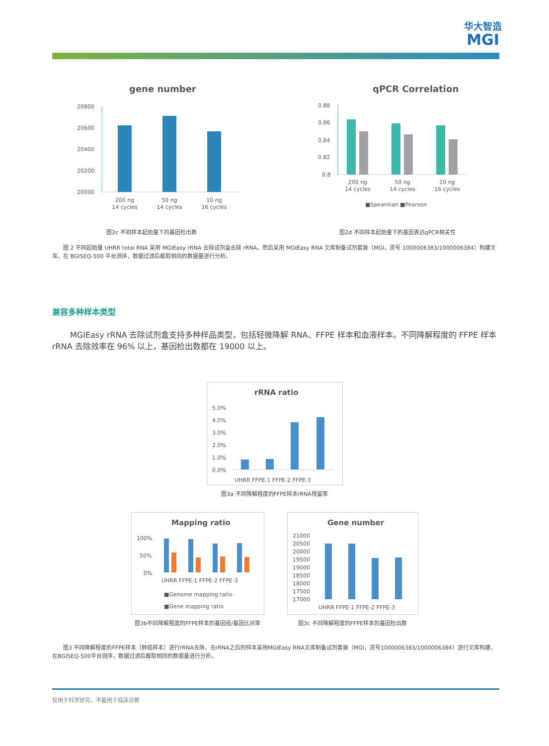华大智造
MGI
gene number
20800
20600
20400
20200
20000
200 ng
14 cycles
50 ng
14 cycles
10 ng
16 cycles
图2c 不同样本起始量下的基因检出数
qPCR Correlation
0.88
0.86
0.84
0.82
0.8
200 ng
14 cycles
50 ng
14 cycles
10 ng
16 cycles
■Spearman ■Pearson
图2d 不同样本起始量下的基因表达qPCR相关性
　　图 2 不同起始量 UHRR total RNA 采用 MGIEasy rRNA 去除试剂盒去除 rRNA，然后采用 MGIEasy RNA 文库制备试剂套装（MGI，货号 1000006383/1000006384）构建文库，在 BGISEQ-500 平台测序，数据过滤后截取相同的数据量进行分析。
兼容多种样本类型
MGIEasy rRNA 去除试剂盒支持多种样品类型，包括轻微降解 RNA、FFPE 样本和血液样本。不同降解程度的 FFPE 样本 rRNA 去除效率在 96% 以上，基因检出数都在 19000 以上。
rRNA ratio
5.0%
4.0%
3.0%
2.0%
1.0%
0.0%
UHRR FFPE-1 FFPE-2 FFPE-3
图3a 不同降解程度的FFPE样本rRNA残留率
Mapping ratio
100%
50%
0%
UHRR FFPE-1 FFPE-2 FFPE-3
■Genome mapping ratio
■Gene mapping ratio
图3b不同降解程度的FFPE样本的基因组/基因比对率
Gene number
21000
20500
20000
19500
19000
18500
18000
17500
17000
UHRR FFPE-1 FFPE-2 FFPE-3
图3c 不同降解程度的FFPE样本的基因检出数
　　图3 不同降解程度的FFPE样本（肺癌样本）进行rRNA去除，去rRNA之后的样本采用MGIEasy RNA文库制备试剂套装（MGI，货号1000006383/1000006384）进行文库构建，在BGISEQ-500平台测序，数据过滤后截取相同的数据量进行分析。
仅用于科学研究，不能用于临床诊断